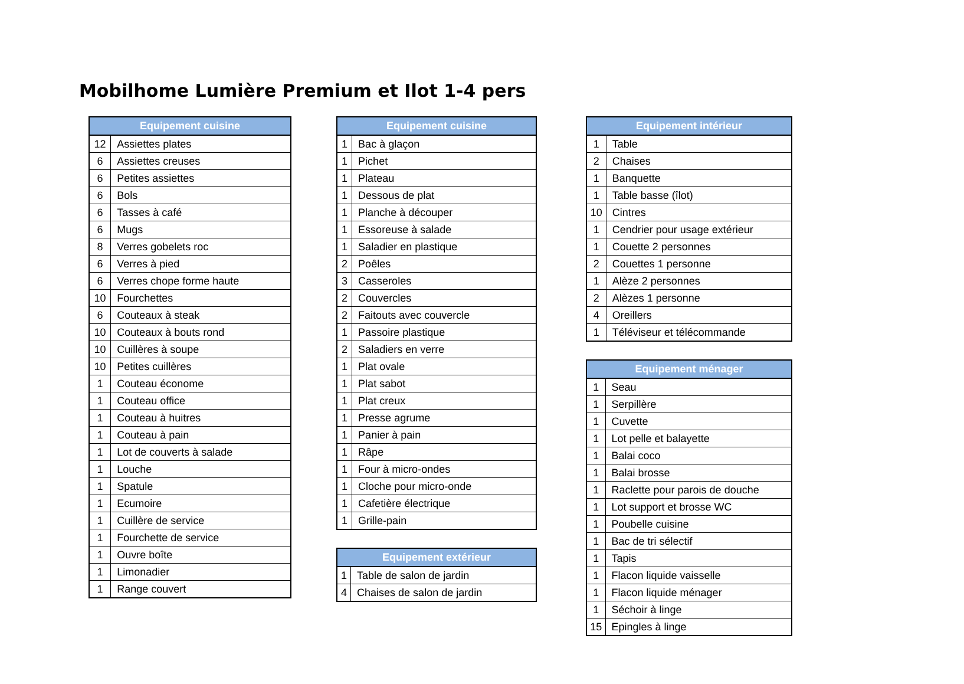Mobilhome Lumière Premium et Ilot 1-4 pers
| Equipement cuisine | |
| --- | --- |
| 12 | Assiettes plates |
| 6 | Assiettes creuses |
| 6 | Petites assiettes |
| 6 | Bols |
| 6 | Tasses à café |
| 6 | Mugs |
| 8 | Verres gobelets roc |
| 6 | Verres à pied |
| 6 | Verres chope forme haute |
| 10 | Fourchettes |
| 6 | Couteaux à steak |
| 10 | Couteaux à bouts rond |
| 10 | Cuillères à soupe |
| 10 | Petites cuillères |
| 1 | Couteau économe |
| 1 | Couteau office |
| 1 | Couteau à huitres |
| 1 | Couteau à pain |
| 1 | Lot de couverts à salade |
| 1 | Louche |
| 1 | Spatule |
| 1 | Ecumoire |
| 1 | Cuillère de service |
| 1 | Fourchette de service |
| 1 | Ouvre boîte |
| 1 | Limonadier |
| 1 | Range couvert |
| Equipement cuisine | |
| --- | --- |
| 1 | Bac à glaçon |
| 1 | Pichet |
| 1 | Plateau |
| 1 | Dessous de plat |
| 1 | Planche à découper |
| 1 | Essoreuse à salade |
| 1 | Saladier en plastique |
| 2 | Poêles |
| 3 | Casseroles |
| 2 | Couvercles |
| 2 | Faitouts avec couvercle |
| 1 | Passoire plastique |
| 2 | Saladiers en verre |
| 1 | Plat ovale |
| 1 | Plat sabot |
| 1 | Plat creux |
| 1 | Presse agrume |
| 1 | Panier à pain |
| 1 | Râpe |
| 1 | Four à micro-ondes |
| 1 | Cloche pour micro-onde |
| 1 | Cafetière électrique |
| 1 | Grille-pain |
| Equipement extérieur | |
| --- | --- |
| 1 | Table de salon de jardin |
| 4 | Chaises de salon de jardin |
| Equipement intérieur | |
| --- | --- |
| 1 | Table |
| 2 | Chaises |
| 1 | Banquette |
| 1 | Table basse (îlot) |
| 10 | Cintres |
| 1 | Cendrier pour usage extérieur |
| 1 | Couette 2 personnes |
| 2 | Couettes 1 personne |
| 1 | Alèze 2 personnes |
| 2 | Alèzes 1 personne |
| 4 | Oreillers |
| 1 | Téléviseur et télécommande |
| Equipement ménager | |
| --- | --- |
| 1 | Seau |
| 1 | Serpillère |
| 1 | Cuvette |
| 1 | Lot pelle et balayette |
| 1 | Balai coco |
| 1 | Balai brosse |
| 1 | Raclette pour parois de douche |
| 1 | Lot support et brosse WC |
| 1 | Poubelle cuisine |
| 1 | Bac de tri sélectif |
| 1 | Tapis |
| 1 | Flacon liquide vaisselle |
| 1 | Flacon liquide ménager |
| 1 | Séchoir à linge |
| 15 | Epingles à linge |